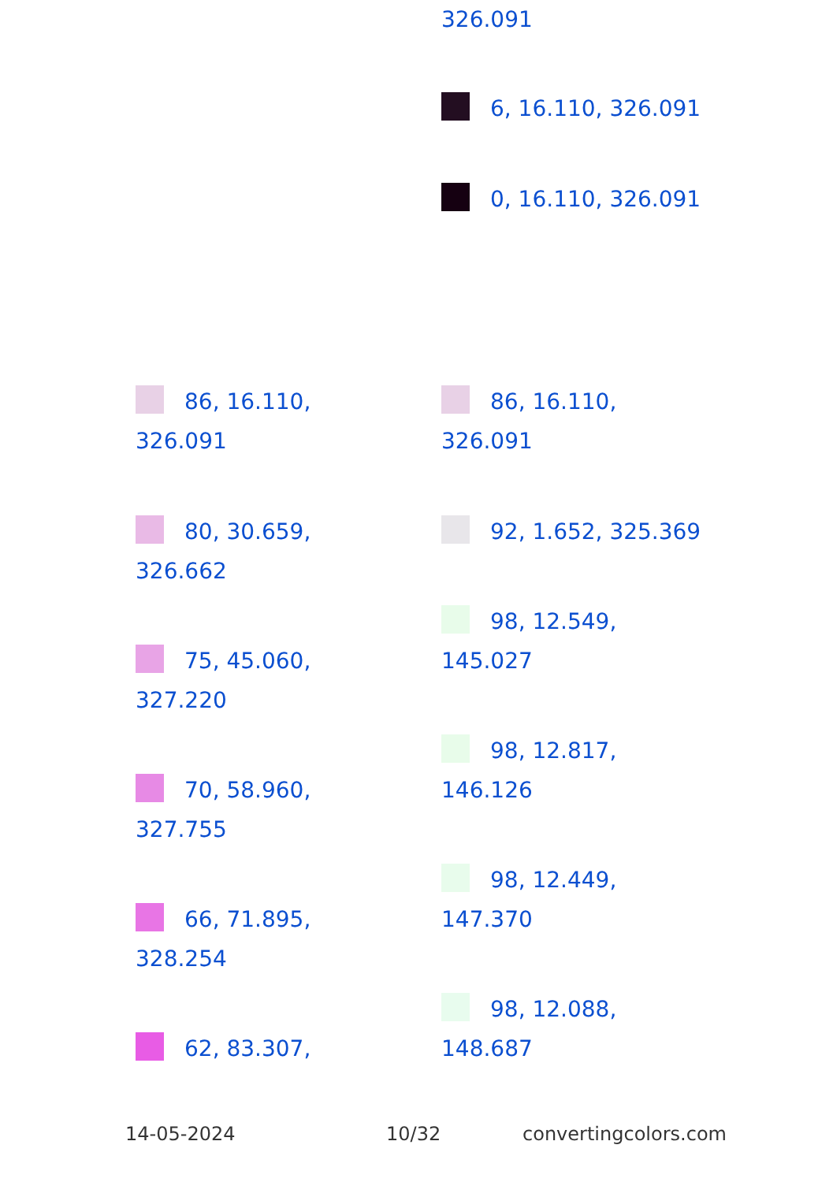326.091
6, 16.110, 326.091
0, 16.110, 326.091
86, 16.110, 326.091
80, 30.659, 326.662
75, 45.060, 327.220
70, 58.960, 327.755
66, 71.895, 328.254
62, 83.307,
86, 16.110, 326.091
92, 1.652, 325.369
98, 12.549, 145.027
98, 12.817, 146.126
98, 12.449, 147.370
98, 12.088, 148.687
14-05-2024 10/32 convertingcolors.com